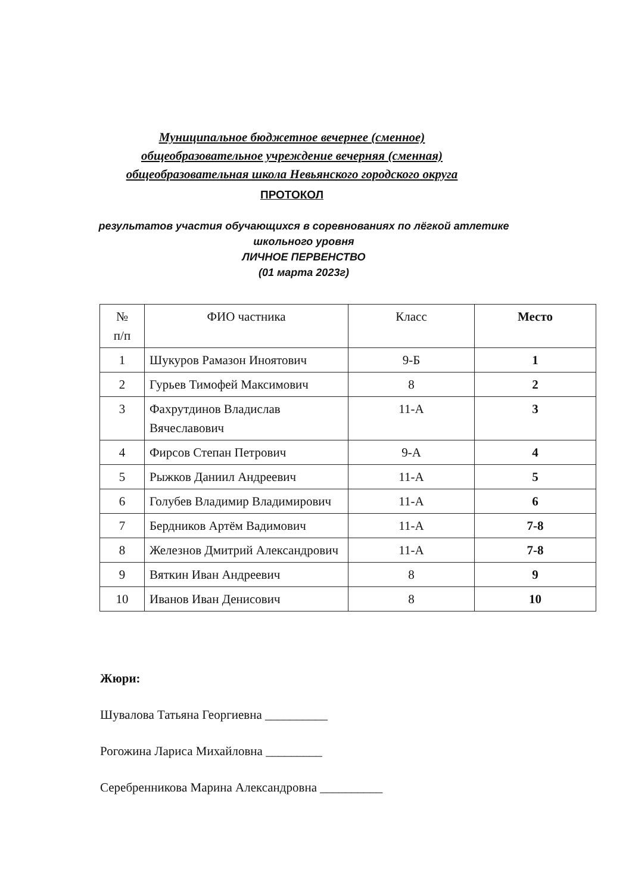Муниципальное бюджетное вечернее (сменное)
общеобразовательное учреждение вечерняя (сменная)
общеобразовательная школа Невьянского городского округа
ПРОТОКОЛ
результатов участия обучающихся в соревнованиях по лёгкой атлетике
школьного уровня
ЛИЧНОЕ ПЕРВЕНСТВО
(01 марта 2023г)
| № п/п | ФИО частника | Класс | Место |
| --- | --- | --- | --- |
| 1 | Шукуров Рамазон Иноятович | 9-Б | 1 |
| 2 | Гурьев Тимофей Максимович | 8 | 2 |
| 3 | Фахрутдинов Владислав Вячеславович | 11-А | 3 |
| 4 | Фирсов Степан Петрович | 9-А | 4 |
| 5 | Рыжков Даниил Андреевич | 11-А | 5 |
| 6 | Голубев Владимир Владимирович | 11-А | 6 |
| 7 | Бердников Артём Вадимович | 11-А | 7-8 |
| 8 | Железнов Дмитрий Александрович | 11-А | 7-8 |
| 9 | Вяткин Иван Андреевич | 8 | 9 |
| 10 | Иванов Иван Денисович | 8 | 10 |
Жюри:
Шувалова Татьяна Георгиевна __________
Рогожина Лариса Михайловна _________
Серебренникова Марина Александровна __________